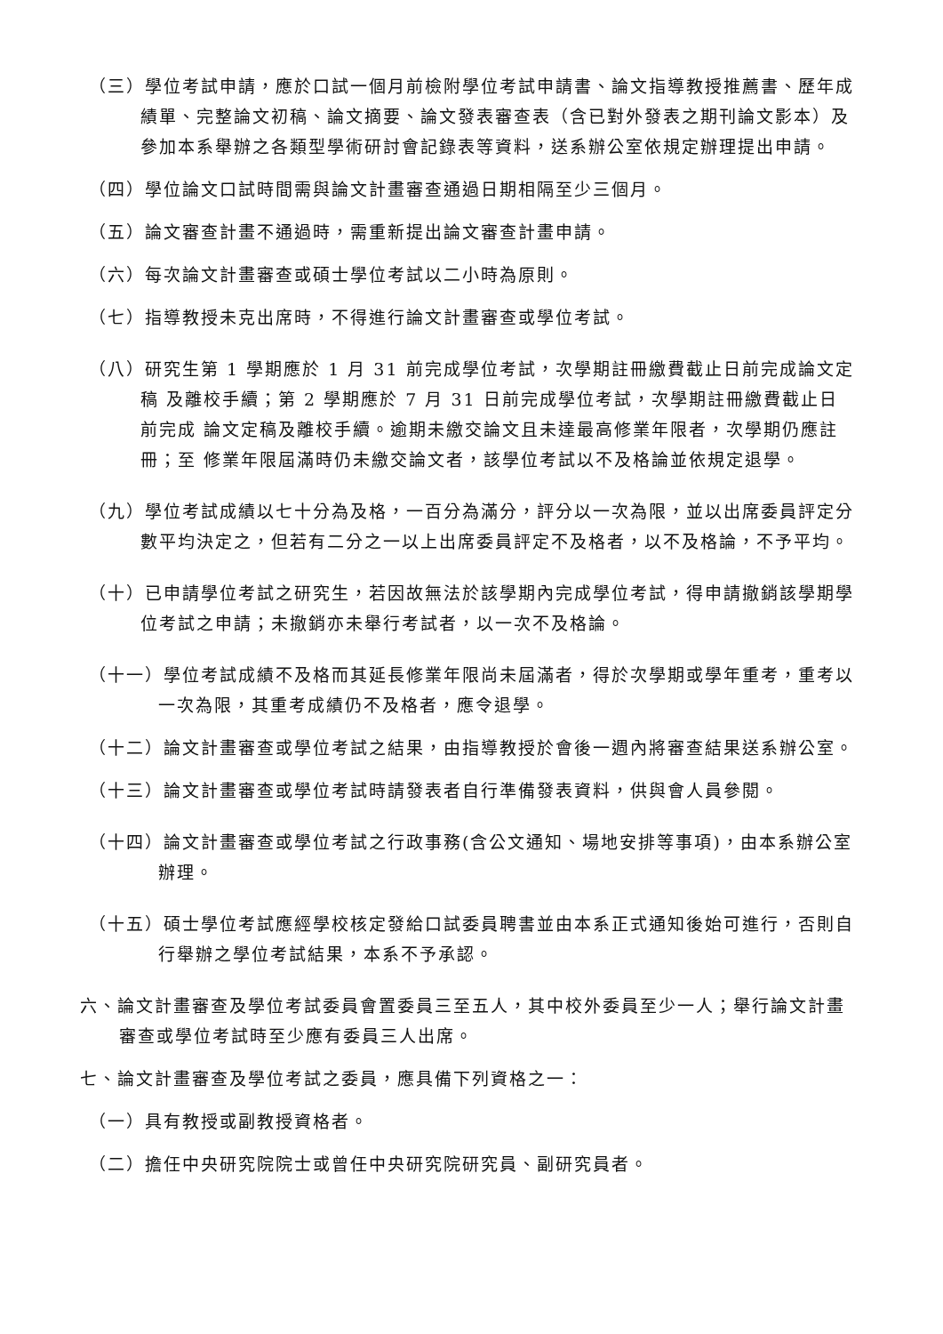（三）學位考試申請，應於口試一個月前檢附學位考試申請書、論文指導教授推薦書、歷年成績單、完整論文初稿、論文摘要、論文發表審查表（含已對外發表之期刊論文影本）及參加本系舉辦之各類型學術研討會記錄表等資料，送系辦公室依規定辦理提出申請。
（四）學位論文口試時間需與論文計畫審查通過日期相隔至少三個月。
（五）論文審查計畫不通過時，需重新提出論文審查計畫申請。
（六）每次論文計畫審查或碩士學位考試以二小時為原則。
（七）指導教授未克出席時，不得進行論文計畫審查或學位考試。
（八）研究生第 1 學期應於 1 月 31 前完成學位考試，次學期註冊繳費截止日前完成論文定稿 及離校手續；第 2 學期應於 7 月 31 日前完成學位考試，次學期註冊繳費截止日前完成 論文定稿及離校手續。逾期未繳交論文且未達最高修業年限者，次學期仍應註冊；至 修業年限屆滿時仍未繳交論文者，該學位考試以不及格論並依規定退學。
（九）學位考試成績以七十分為及格，一百分為滿分，評分以一次為限，並以出席委員評定分數平均決定之，但若有二分之一以上出席委員評定不及格者，以不及格論，不予平均。
（十）已申請學位考試之研究生，若因故無法於該學期內完成學位考試，得申請撤銷該學期學位考試之申請；未撤銷亦未舉行考試者，以一次不及格論。
（十一）學位考試成績不及格而其延長修業年限尚未屆滿者，得於次學期或學年重考，重考以一次為限，其重考成績仍不及格者，應令退學。
（十二）論文計畫審查或學位考試之結果，由指導教授於會後一週內將審查結果送系辦公室。
（十三）論文計畫審查或學位考試時請發表者自行準備發表資料，供與會人員參閱。
（十四）論文計畫審查或學位考試之行政事務(含公文通知、場地安排等事項)，由本系辦公室辦理。
（十五）碩士學位考試應經學校核定發給口試委員聘書並由本系正式通知後始可進行，否則自行舉辦之學位考試結果，本系不予承認。
六、論文計畫審查及學位考試委員會置委員三至五人，其中校外委員至少一人；舉行論文計畫審查或學位考試時至少應有委員三人出席。
七、論文計畫審查及學位考試之委員，應具備下列資格之一：
（一）具有教授或副教授資格者。
（二）擔任中央研究院院士或曾任中央研究院研究員、副研究員者。